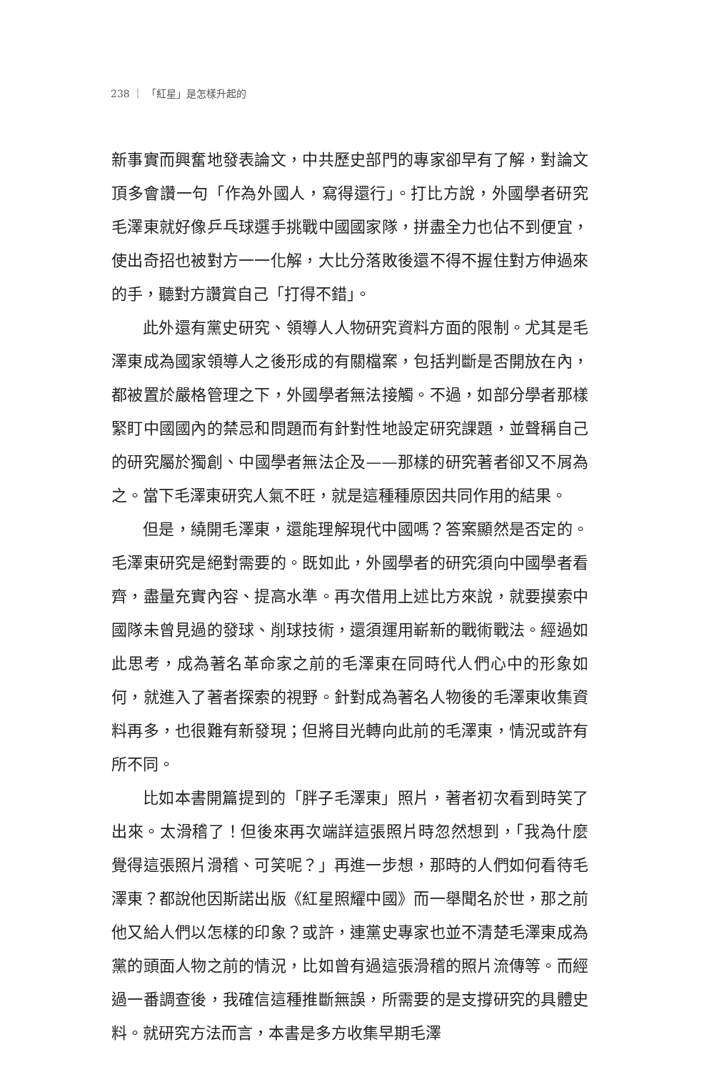238 ｜ 「紅星」是怎樣升起的
新事實而興奮地發表論文，中共歷史部門的專家卻早有了解，對論文頂多會讚一句「作為外國人，寫得還行」。打比方說，外國學者研究毛澤東就好像乒乓球選手挑戰中國國家隊，拼盡全力也佔不到便宜，使出奇招也被對方一一化解，大比分落敗後還不得不握住對方伸過來的手，聽對方讚賞自己「打得不錯」。
此外還有黨史研究、領導人人物研究資料方面的限制。尤其是毛澤東成為國家領導人之後形成的有關檔案，包括判斷是否開放在內，都被置於嚴格管理之下，外國學者無法接觸。不過，如部分學者那樣緊盯中國國內的禁忌和問題而有針對性地設定研究課題，並聲稱自己的研究屬於獨創、中國學者無法企及——那樣的研究著者卻又不屑為之。當下毛澤東研究人氣不旺，就是這種種原因共同作用的結果。
但是，繞開毛澤東，還能理解現代中國嗎？答案顯然是否定的。毛澤東研究是絕對需要的。既如此，外國學者的研究須向中國學者看齊，盡量充實內容、提高水準。再次借用上述比方來說，就要摸索中國隊未曾見過的發球、削球技術，還須運用嶄新的戰術戰法。經過如此思考，成為著名革命家之前的毛澤東在同時代人們心中的形象如何，就進入了著者探索的視野。針對成為著名人物後的毛澤東收集資料再多，也很難有新發現；但將目光轉向此前的毛澤東，情況或許有所不同。
比如本書開篇提到的「胖子毛澤東」照片，著者初次看到時笑了出來。太滑稽了！但後來再次端詳這張照片時忽然想到，「我為什麼覺得這張照片滑稽、可笑呢？」再進一步想，那時的人們如何看待毛澤東？都說他因斯諾出版《紅星照耀中國》而一舉聞名於世，那之前他又給人們以怎樣的印象？或許，連黨史專家也並不清楚毛澤東成為黨的頭面人物之前的情況，比如曾有過這張滑稽的照片流傳等。而經過一番調查後，我確信這種推斷無誤，所需要的是支撐研究的具體史料。就研究方法而言，本書是多方收集早期毛澤